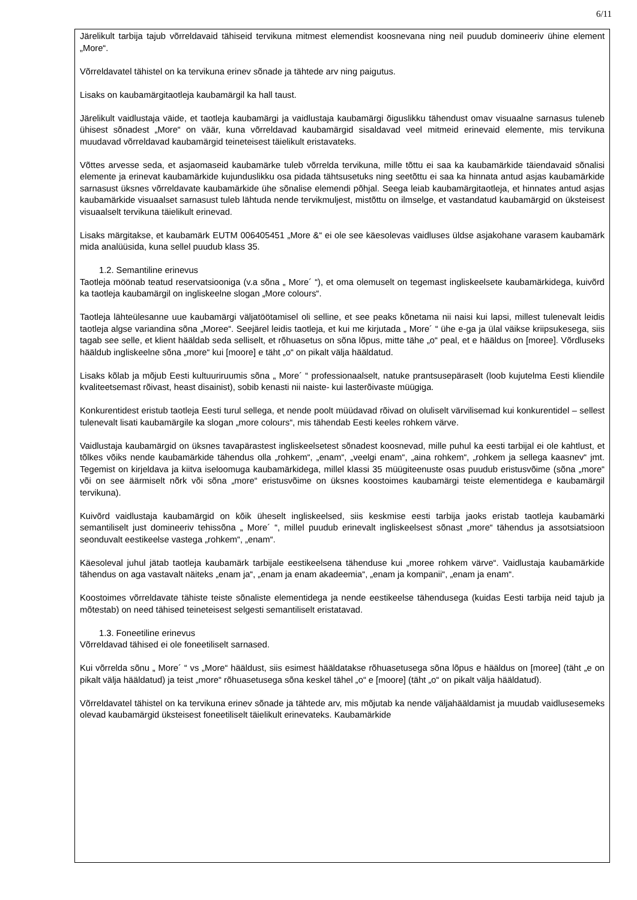6/11
Järelikult tarbija tajub võrreldavaid tähiseid tervikuna mitmest elemendist koosnevana ning neil puudub domineeriv ühine element „More“.
Võrreldavatel tähistel on ka tervikuna erinev sõnade ja tähtede arv ning paigutus.
Lisaks on kaubamärgitaotleja kaubamärgil ka hall taust.
Järelikult vaidlustaja väide, et taotleja kaubamärgi ja vaidlustaja kaubamärgi õiguslikku tähendust omav visuaalne sarnasus tuleneb ühisest sõnadest „More“ on väär, kuna võrreldavad kaubamärgid sisaldavad veel mitmeid erinevaid elemente, mis tervikuna muudavad võrreldavad kaubamärgid teineteisest täielikult eristavateks.
Võttes arvesse seda, et asjaomaseid kaubamärke tuleb võrrelda tervikuna, mille tõttu ei saa ka kaubamärkide täiendavaid sõnalisi elemente ja erinevat kaubamärkide kujunduslikku osa pidada tähtsusetuks ning seetõttu ei saa ka hinnata antud asjas kaubamärkide sarnasust üksnes võrreldavate kaubamärkide ühe sõnalise elemendi põhjal. Seega leiab kaubamärgitaotleja, et hinnates antud asjas kaubamärkide visuaalset sarnasust tuleb lähtuda nende tervikmuljest, mistõttu on ilmselge, et vastandatud kaubamärgid on üksteisest visuaalselt tervikuna täielikult erinevad.
Lisaks märgitakse, et kaubamärk EUTM 006405451 „More &“ ei ole see käesolevas vaidluses üldse asjakohane varasem kaubamärk mida analüüsida, kuna sellel puudub klass 35.
1.2. Semantiline erinevus
Taotleja möönab teatud reservatsiooniga (v.a sõna „ More´ “), et oma olemuselt on tegemast ingliskeelsete kaubamärkidega, kuivõrd ka taotleja kaubamärgil on ingliskeelne slogan „More colours“.
Taotleja lähteülesanne uue kaubamärgi väljatöötamisel oli selline, et see peaks kõnetama nii naisi kui lapsi, millest tulenevalt leidis taotleja algse variandina sõna „Moree“. Seejärel leidis taotleja, et kui me kirjutada „ More´ “ ühe e-ga ja ülal väikse kriipsukesega, siis tagab see selle, et klient hääldab seda selliselt, et rõhuasetus on sõna lõpus, mitte tähe „o“ peal, et e hääldus on [moree]. Võrdluseks hääldub ingliskeelne sõna „more“ kui [moore] e täht „o“ on pikalt välja hääldatud.
Lisaks kõlab ja mõjub Eesti kultuuriruumis sõna „ More´ “ professionaalselt, natuke prantsusepäraselt (loob kujutelma Eesti kliendile kvaliteetsemast rõivast, heast disainist), sobib kenasti nii naiste- kui lasterõivaste müügiga.
Konkurentidest eristub taotleja Eesti turul sellega, et nende poolt müüdavad rõivad on oluliselt värvilisemad kui konkurentidel – sellest tulenevalt lisati kaubamärgile ka slogan „more colours“, mis tähendab Eesti keeles rohkem värve.
Vaidlustaja kaubamärgid on üksnes tavapärastest ingliskeelsetest sõnadest koosnevad, mille puhul ka eesti tarbijal ei ole kahtlust, et tõlkes võiks nende kaubamärkide tähendus olla „rohkem“, „enam“, „veelgi enam“, „aina rohkem“, „rohkem ja sellega kaasnev“ jmt. Tegemist on kirjeldava ja kiitva iseloomuga kaubamärkidega, millel klassi 35 müügiteenuste osas puudub eristusvõime (sõna „more“ või on see äärmiselt nõrk või sõna „more“ eristusvõime on üksnes koostoimes kaubamärgi teiste elementidega e kaubamärgil tervikuna).
Kuivõrd vaidlustaja kaubamärgid on kõik üheselt ingliskeelsed, siis keskmise eesti tarbija jaoks eristab taotleja kaubamärki semantiliselt just domineeriv tehissõna „ More´ “, millel puudub erinevalt ingliskeelsest sõnast „more“ tähendus ja assotsiatsioon seonduvalt eestikeelse vastega „rohkem“, „enam“.
Käesoleval juhul jätab taotleja kaubamärk tarbijale eestikeelsena tähenduse kui „moree rohkem värve“. Vaidlustaja kaubamärkide tähendus on aga vastavalt näiteks „enam ja“, „enam ja enam akadeemia“, „enam ja kompanii“, „enam ja enam“.
Koostoimes võrreldavate tähiste teiste sõnaliste elementidega ja nende eestikeelse tähendusega (kuidas Eesti tarbija neid tajub ja mõtestab) on need tähised teineteisest selgesti semantiliselt eristatavad.
1.3. Foneetiline erinevus
Võrreldavad tähised ei ole foneetiliselt sarnased.
Kui võrrelda sõnu „ More´ “ vs „More“ hääldust, siis esimest hääldatakse rõhuasetusega sõna lõpus e hääldus on [moree] (täht „e on pikalt välja hääldatud) ja teist „more“ rõhuasetusega sõna keskel tähel „o“ e [moore] (täht „o“ on pikalt välja hääldatud).
Võrreldavatel tähistel on ka tervikuna erinev sõnade ja tähtede arv, mis mõjutab ka nende väljahääldamist ja muudab vaidlusesemeks olevad kaubamärgid üksteisest foneetiliselt täielikult erinevateks. Kaubamärkide